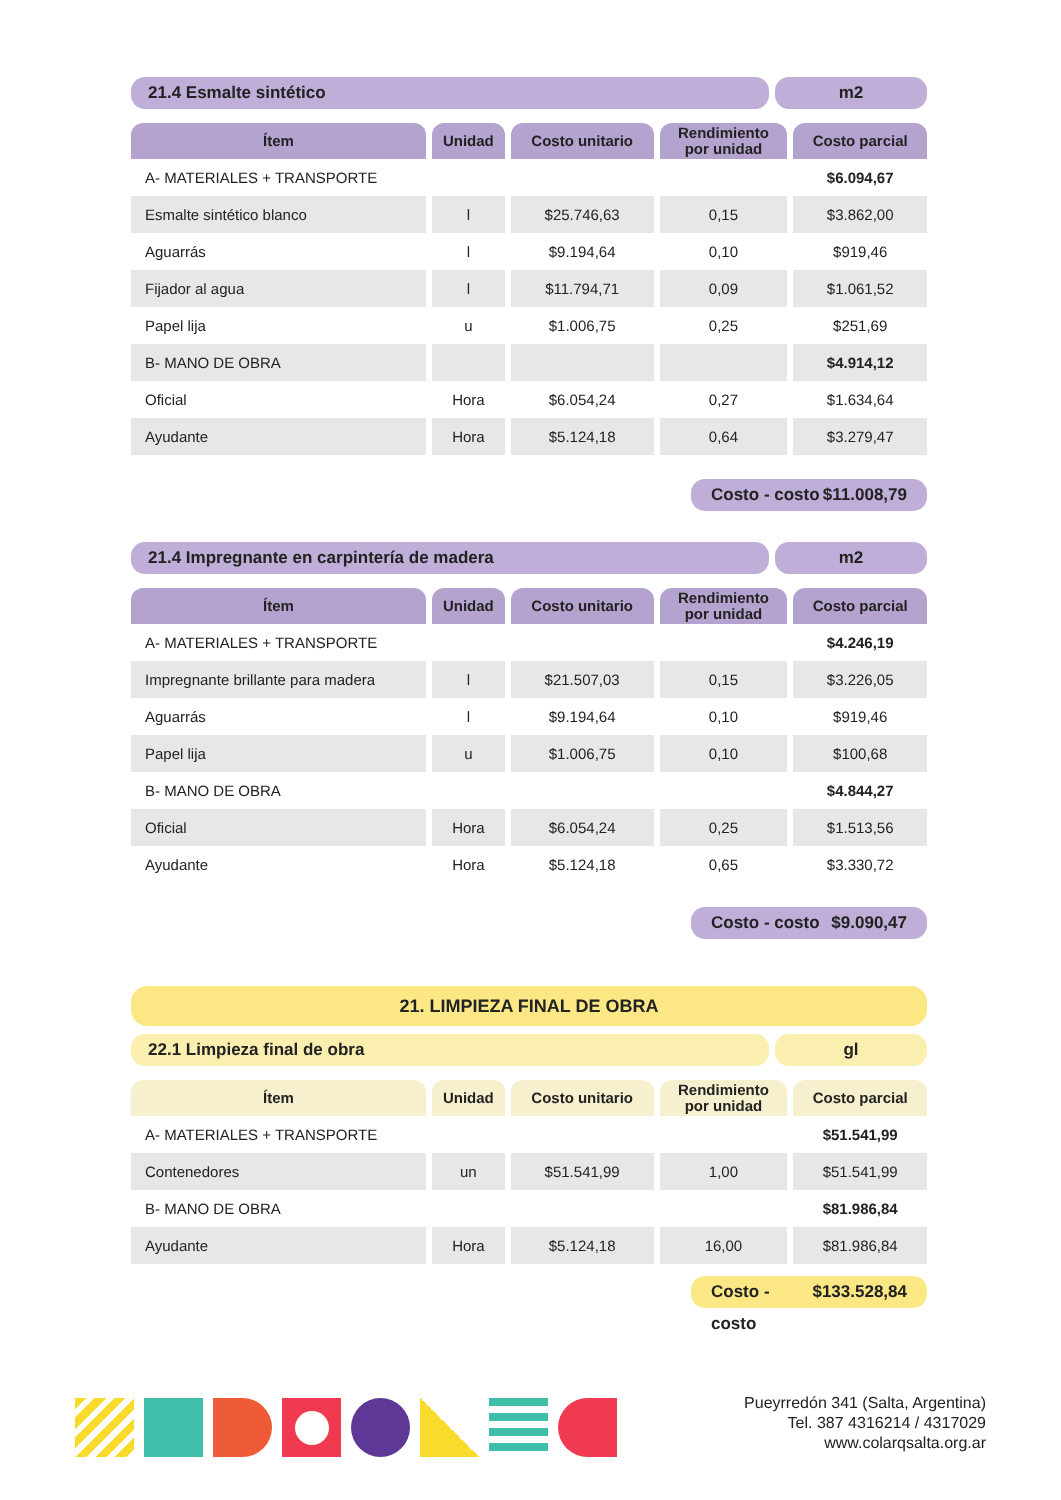21.4 Esmalte sintético m2
| Ítem | Unidad | Costo unitario | Rendimiento por unidad | Costo parcial |
| --- | --- | --- | --- | --- |
| A- MATERIALES + TRANSPORTE | | | | $6.094,67 |
| Esmalte sintético blanco | l | $25.746,63 | 0,15 | $3.862,00 |
| Aguarrás | l | $9.194,64 | 0,10 | $919,46 |
| Fijador al agua | l | $11.794,71 | 0,09 | $1.061,52 |
| Papel lija | u | $1.006,75 | 0,25 | $251,69 |
| B- MANO DE OBRA | | | | $4.914,12 |
| Oficial | Hora | $6.054,24 | 0,27 | $1.634,64 |
| Ayudante | Hora | $5.124,18 | 0,64 | $3.279,47 |
Costo - costo $11.008,79
21.4 Impregnante en carpintería de madera
m2
| Ítem | Unidad | Costo unitario | Rendimiento por unidad | Costo parcial |
| --- | --- | --- | --- | --- |
| A- MATERIALES + TRANSPORTE | | | | $4.246,19 |
| Impregnante brillante para madera | l | $21.507,03 | 0,15 | $3.226,05 |
| Aguarrás | l | $9.194,64 | 0,10 | $919,46 |
| Papel lija | u | $1.006,75 | 0,10 | $100,68 |
| B- MANO DE OBRA | | | | $4.844,27 |
| Oficial | Hora | $6.054,24 | 0,25 | $1.513,56 |
| Ayudante | Hora | $5.124,18 | 0,65 | $3.330,72 |
Costo - costo $9.090,47
21. LIMPIEZA FINAL DE OBRA
22.1 Limpieza final de obra gl
| Ítem | Unidad | Costo unitario | Rendimiento por unidad | Costo parcial |
| --- | --- | --- | --- | --- |
| A- MATERIALES + TRANSPORTE | | | | $51.541,99 |
| Contenedores | un | $51.541,99 | 1,00 | $51.541,99 |
| B- MANO DE OBRA | | | | $81.986,84 |
| Ayudante | Hora | $5.124,18 | 16,00 | $81.986,84 |
Costo - costo $133.528,84
Pueyrredón 341 (Salta, Argentina)
Tel. 387 4316214 / 4317029
www.colarqsalta.org.ar